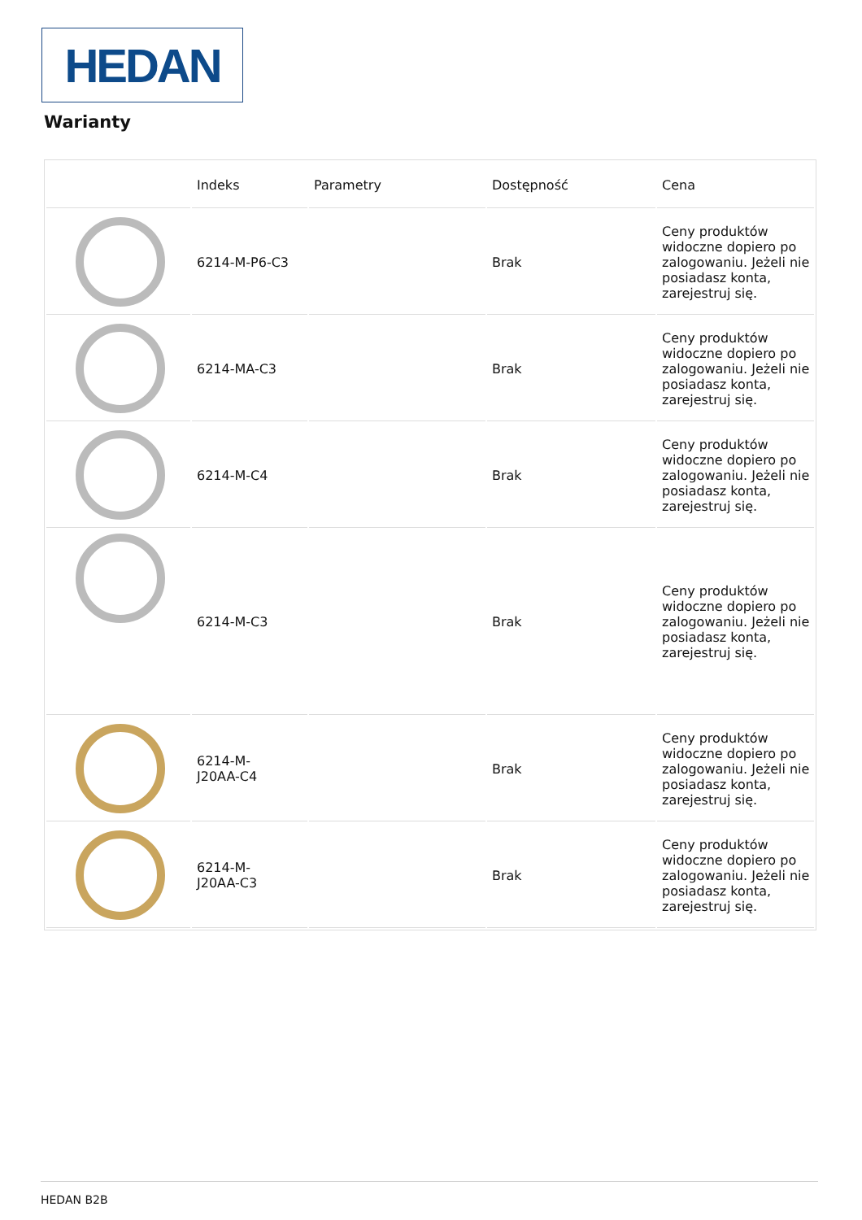HEDAN
Warianty
| | Indeks | Parametry | Dostępność | Cena |
| --- | --- | --- | --- | --- |
| | 6214-M-P6-C3 | | Brak | Ceny produktów widoczne dopiero po zalogowaniu. Jeżeli nie posiadasz konta, zarejestruj się. |
| | 6214-MA-C3 | | Brak | Ceny produktów widoczne dopiero po zalogowaniu. Jeżeli nie posiadasz konta, zarejestruj się. |
| | 6214-M-C4 | | Brak | Ceny produktów widoczne dopiero po zalogowaniu. Jeżeli nie posiadasz konta, zarejestruj się. |
| | 6214-M-C3 | | Brak | Ceny produktów widoczne dopiero po zalogowaniu. Jeżeli nie posiadasz konta, zarejestruj się. |
| | 6214-M- J20AA-C4 | | Brak | Ceny produktów widoczne dopiero po zalogowaniu. Jeżeli nie posiadasz konta, zarejestruj się. |
| | 6214-M- J20AA-C3 | | Brak | Ceny produktów widoczne dopiero po zalogowaniu. Jeżeli nie posiadasz konta, zarejestruj się. |
HEDAN B2B